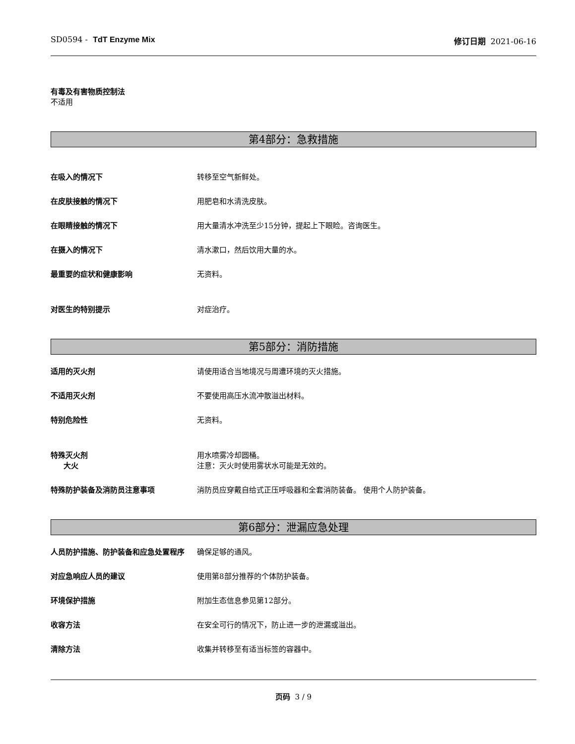SD0594 - TdT Enzyme Mix 修订日期 2021-06-16
有毒及有害物质控制法
不适用
第4部分：急救措施
在吸入的情况下 转移至空气新鲜处。
在皮肤接触的情况下 用肥皂和水清洗皮肤。
在眼睛接触的情况下 用大量清水冲洗至少15分钟，提起上下眼睑。咨询医生。
在摄入的情况下 清水漱口，然后饮用大量的水。
最重要的症状和健康影响 无资料。
对医生的特别提示 对症治疗。
第5部分：消防措施
适用的灭火剂 请使用适合当地境况与周遭环境的灭火措施。
不适用灭火剂 不要使用高压水流冲散溢出材料。
特别危险性 无资料。
特殊灭火剂
大火
用水喷雾冷却圆桶。
注意：灭火时使用雾状水可能是无效的。
特殊防护装备及消防员注意事项 消防员应穿戴自给式正压呼吸器和全套消防装备。 使用个人防护装备。
第6部分：泄漏应急处理
人员防护措施、防护装备和应急处置程序 确保足够的通风。
对应急响应人员的建议 使用第8部分推荐的个体防护装备。
环境保护措施 附加生态信息参见第12部分。
收容方法 在安全可行的情况下，防止进一步的泄漏或溢出。
清除方法 收集并转移至有适当标签的容器中。
页码 3 / 9